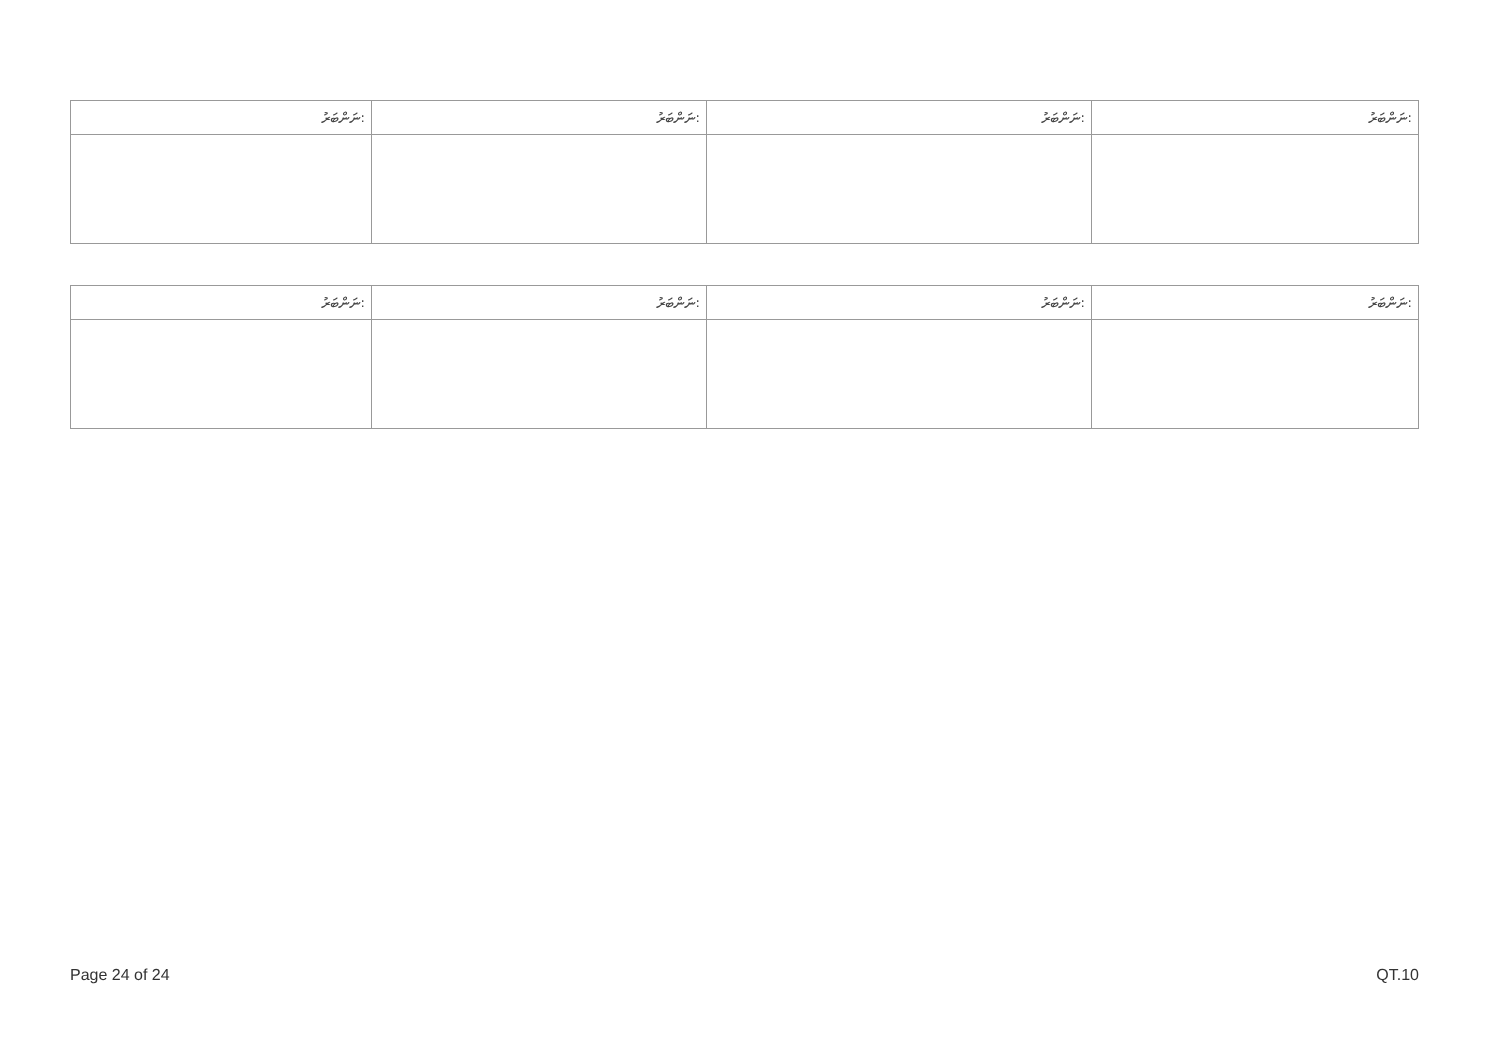| ނަންބަރު: | ނަންބަރު: | ނަންބަރު: | ނަންބަރު: |
| ނަންބަރު: | ނަންބަރު: | ނަންބަރު: | ނަންބަރު: |
Page 24 of 24 QT.10